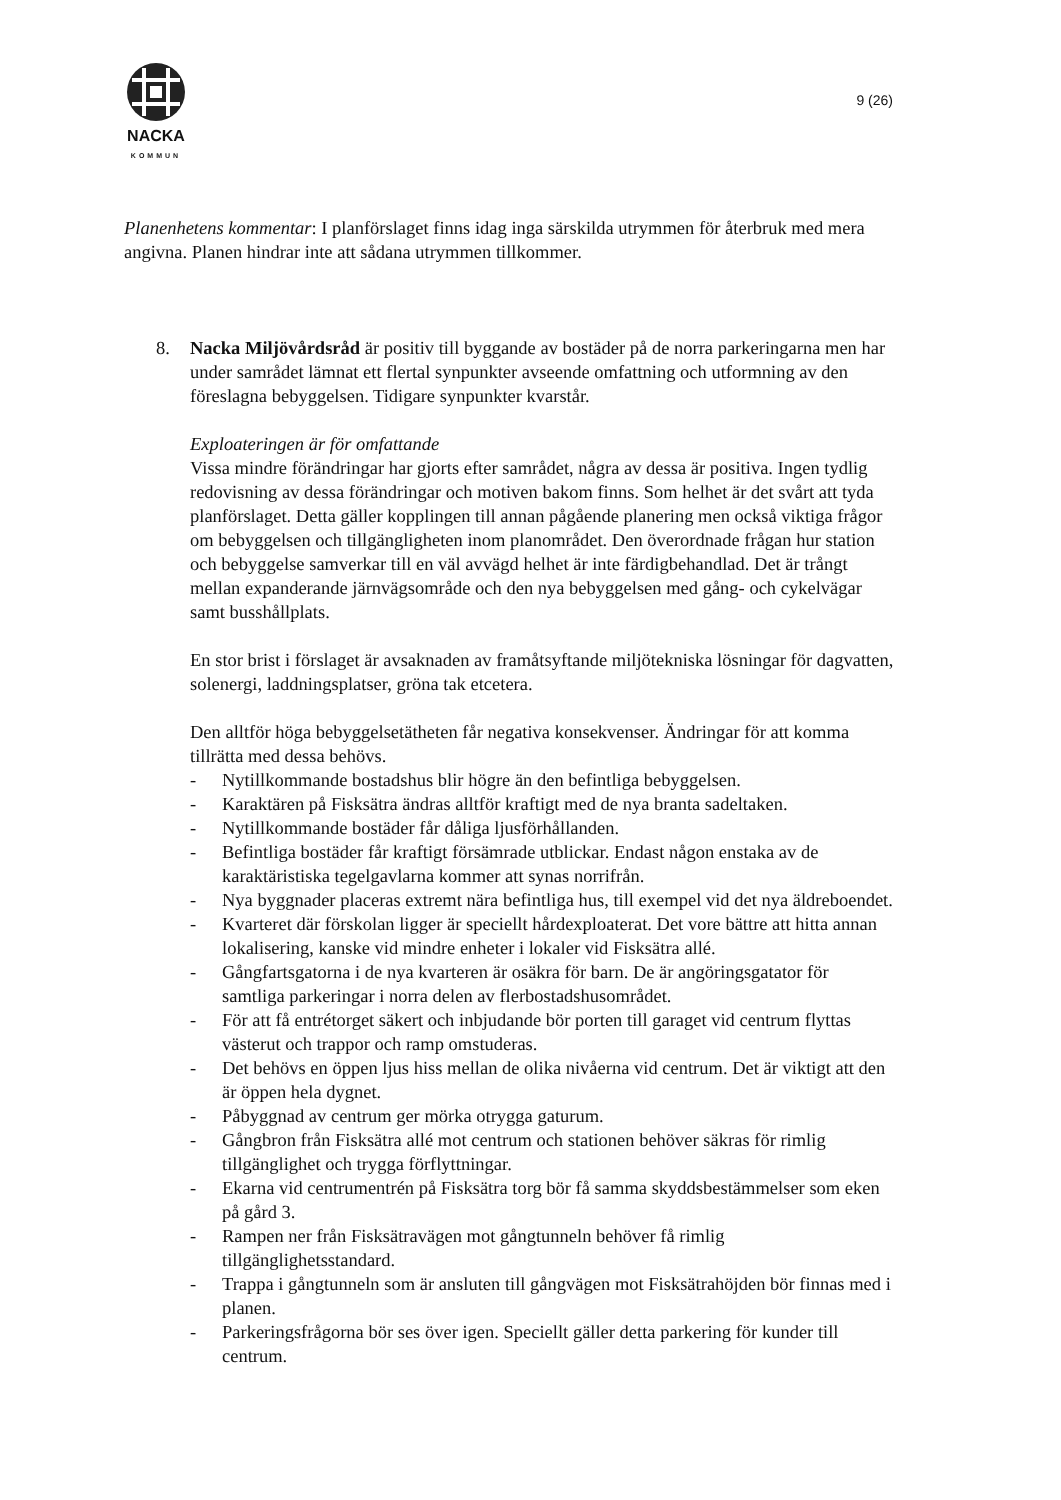NACKA
KOMMUN
9 (26)
Planenhetens kommentar: I planförslaget finns idag inga särskilda utrymmen för återbruk med mera angivna. Planen hindrar inte att sådana utrymmen tillkommer.
8. Nacka Miljövårdsråd är positiv till byggande av bostäder på de norra parkeringarna men har under samrådet lämnat ett flertal synpunkter avseende omfattning och utformning av den föreslagna bebyggelsen. Tidigare synpunkter kvarstår.
Exploateringen är för omfattande
Vissa mindre förändringar har gjorts efter samrådet, några av dessa är positiva. Ingen tydlig redovisning av dessa förändringar och motiven bakom finns. Som helhet är det svårt att tyda planförslaget. Detta gäller kopplingen till annan pågående planering men också viktiga frågor om bebyggelsen och tillgängligheten inom planområdet. Den överordnade frågan hur station och bebyggelse samverkar till en väl avvägd helhet är inte färdigbehandlad. Det är trångt mellan expanderande järnvägsområde och den nya bebyggelsen med gång- och cykelvägar samt busshållplats.
En stor brist i förslaget är avsaknaden av framåtsyftande miljötekniska lösningar för dagvatten, solenergi, laddningsplatser, gröna tak etcetera.
Den alltför höga bebyggelsetätheten får negativa konsekvenser. Ändringar för att komma tillrätta med dessa behövs.
- Nytillkommande bostadshus blir högre än den befintliga bebyggelsen.
- Karaktären på Fisksätra ändras alltför kraftigt med de nya branta sadeltaken.
- Nytillkommande bostäder får dåliga ljusförhållanden.
- Befintliga bostäder får kraftigt försämrade utblickar. Endast någon enstaka av de karaktäristiska tegelgavlarna kommer att synas norrifrån.
- Nya byggnader placeras extremt nära befintliga hus, till exempel vid det nya äldreboendet.
- Kvarteret där förskolan ligger är speciellt hårdexploaterat. Det vore bättre att hitta annan lokalisering, kanske vid mindre enheter i lokaler vid Fisksätra allé.
- Gångfartsgatorna i de nya kvarteren är osäkra för barn. De är angöringsgatator för samtliga parkeringar i norra delen av flerbostadshusområdet.
- För att få entrétorget säkert och inbjudande bör porten till garaget vid centrum flyttas västerut och trappor och ramp omstuderas.
- Det behövs en öppen ljus hiss mellan de olika nivåerna vid centrum. Det är viktigt att den är öppen hela dygnet.
- Påbyggnad av centrum ger mörka otrygga gaturum.
- Gångbron från Fisksätra allé mot centrum och stationen behöver säkras för rimlig tillgänglighet och trygga förflyttningar.
- Ekarna vid centrumentrén på Fisksätra torg bör få samma skyddsbestämmelser som eken på gård 3.
- Rampen ner från Fisksätravägen mot gångtunneln behöver få rimlig tillgänglighetsstandard.
- Trappa i gångtunneln som är ansluten till gångvägen mot Fisksätrahöjden bör finnas med i planen.
- Parkeringsfrågorna bör ses över igen. Speciellt gäller detta parkering för kunder till centrum.